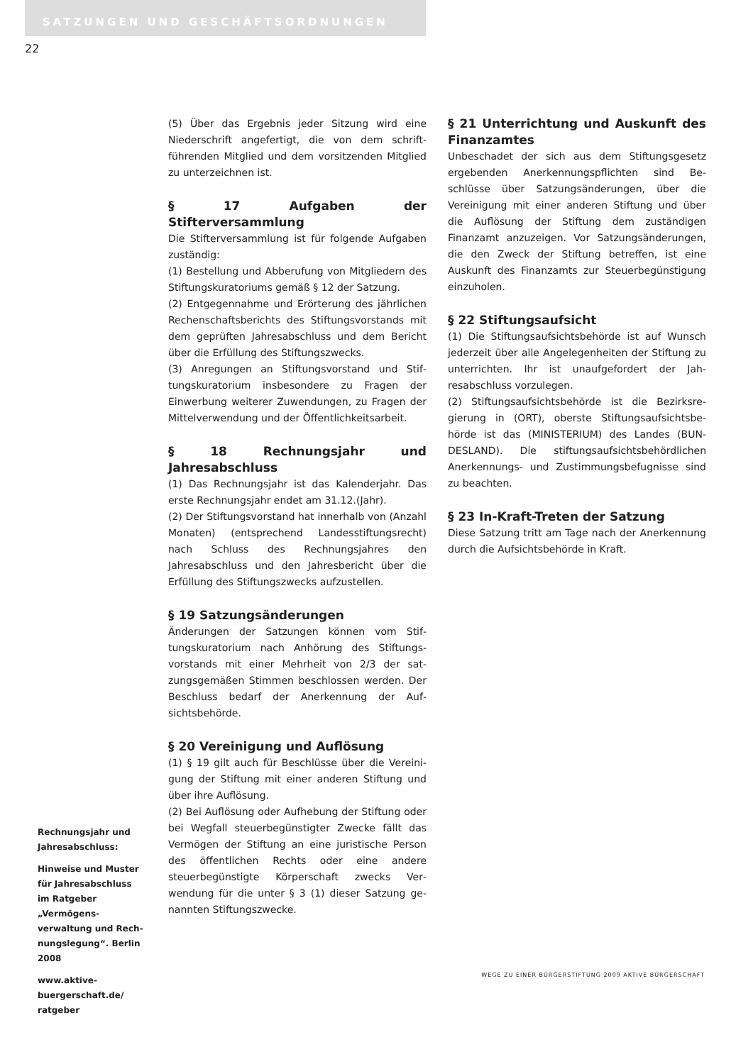SATZUNGEN UND GESCHÄFTSORDNUNGEN
22
Rechnungsjahr und Jahresabschluss:
Hinweise und Muster für Jahresabschluss im Ratgeber „Vermögens­verwaltung und Rech­nungslegung“. Berlin 2008
www.aktive-buergerschaft.de/ ratgeber
(5) Über das Ergebnis jeder Sitzung wird eine Niederschrift angefertigt, die von dem schrift­führenden Mitglied und dem vorsitzenden Mit­glied zu unterzeichnen ist.
§ 17 Aufgaben der Stifterversammlung
Die Stifterversammlung ist für folgende Aufga­ben zuständig:
(1) Bestellung und Abberufung von Mitgliedern des Stiftungskuratoriums gemäß § 12 der Sat­zung.
(2) Entgegennahme und Erörterung des jähr­lichen Rechenschaftsberichts des Stiftungsvor­stands mit dem geprüften Jahresabschluss und dem Bericht über die Erfüllung des Stiftungs­zwecks.
(3) Anregungen an Stiftungsvorstand und Stif­tungskuratorium insbesondere zu Fragen der Einwerbung weiterer Zuwendungen, zu Fragen der Mittelverwendung und der Öffentlichkeits­arbeit.
§ 18 Rechnungsjahr und Jahresabschluss
(1) Das Rechnungsjahr ist das Kalenderjahr. Das erste Rechnungsjahr endet am 31.12.(Jahr).
(2) Der Stiftungsvorstand hat innerhalb von (Anzahl Monaten) (entsprechend Landesstif­tungsrecht) nach Schluss des Rechnungsjahres den Jahresabschluss und den Jahresbericht über die Erfüllung des Stiftungszwecks aufzustellen.
§ 19 Satzungsänderungen
Änderungen der Satzungen können vom Stif­tungskuratorium nach Anhörung des Stiftungs­vorstands mit einer Mehrheit von 2/3 der sat­zungsgemäßen Stimmen beschlossen werden. Der Beschluss bedarf der Anerkennung der Auf­sichtsbehörde.
§ 20 Vereinigung und Auflösung
(1) § 19 gilt auch für Beschlüsse über die Vereini­gung der Stiftung mit einer anderen Stiftung und über ihre Auflösung.
(2) Bei Auflösung oder Aufhebung der Stiftung oder bei Wegfall steuerbegünstigter Zwecke fällt das Vermögen der Stiftung an eine juristische Person des öffentlichen Rechts oder eine andere steuerbegünstigte Körperschaft zwecks Ver­wendung für die unter § 3 (1) dieser Satzung ge­nannten Stiftungszwecke.
§ 21 Unterrichtung und Auskunft des Fi­nanzamtes
Unbeschadet der sich aus dem Stiftungsgesetz ergebenden Anerkennungspflichten sind Be­schlüsse über Satzungsänderungen, über die Vereinigung mit einer anderen Stiftung und über die Auflösung der Stiftung dem zustän­digen Finanzamt anzuzeigen. Vor Satzungsän­derungen, die den Zweck der Stiftung betreffen, ist eine Auskunft des Finanzamts zur Steuerbe­günstigung einzuholen.
§ 22 Stiftungsaufsicht
(1) Die Stiftungsaufsichtsbehörde ist auf Wunsch jederzeit über alle Angelegenheiten der Stiftung zu unterrichten. Ihr ist unaufgefordert der Jah­resabschluss vorzulegen.
(2) Stiftungsaufsichtsbehörde ist die Bezirksre­gierung in (ORT), oberste Stiftungsaufsichtsbe­hörde ist das (MINISTERIUM) des Landes (BUN­DESLAND). Die stiftungsaufsichtsbehördlichen Anerkennungs- und Zustimmungsbefugnisse sind zu beachten.
§ 23 In-Kraft-Treten der Satzung
Diese Satzung tritt am Tage nach der Anerken­nung durch die Aufsichtsbehörde in Kraft.
WEGE ZU EINER BÜRGERSTIFTUNG 2009 AKTIVE BÜRGERSCHAFT